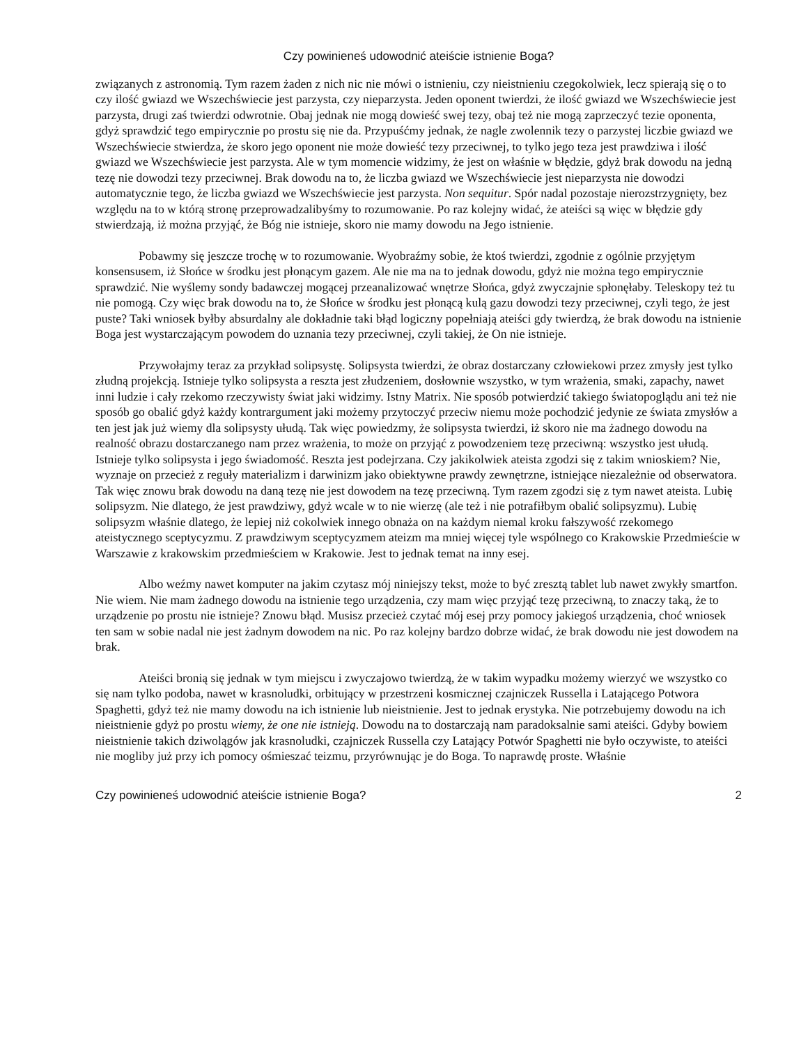Czy powinieneś udowodnić ateiście istnienie Boga?
związanych z astronomią. Tym razem żaden z nich nic nie mówi o istnieniu, czy nieistnieniu czegokolwiek, lecz spierają się o to czy ilość gwiazd we Wszechświecie jest parzysta, czy nieparzysta. Jeden oponent twierdzi, że ilość gwiazd we Wszechświecie jest parzysta, drugi zaś twierdzi odwrotnie. Obaj jednak nie mogą dowieść swej tezy, obaj też nie mogą zaprzeczyć tezie oponenta, gdyż sprawdzić tego empirycznie po prostu się nie da. Przypuśćmy jednak, że nagle zwolennik tezy o parzystej liczbie gwiazd we Wszechświecie stwierdza, że skoro jego oponent nie może dowieść tezy przeciwnej, to tylko jego teza jest prawdziwa i ilość gwiazd we Wszechświecie jest parzysta. Ale w tym momencie widzimy, że jest on właśnie w błędzie, gdyż brak dowodu na jedną tezę nie dowodzi tezy przeciwnej. Brak dowodu na to, że liczba gwiazd we Wszechświecie jest nieparzysta nie dowodzi automatycznie tego, że liczba gwiazd we Wszechświecie jest parzysta. Non sequitur. Spór nadal pozostaje nierozstrzygnięty, bez względu na to w którą stronę przeprowadzalibyśmy to rozumowanie. Po raz kolejny widać, że ateiści są więc w błędzie gdy stwierdzają, iż można przyjąć, że Bóg nie istnieje, skoro nie mamy dowodu na Jego istnienie.
Pobawmy się jeszcze trochę w to rozumowanie. Wyobraźmy sobie, że ktoś twierdzi, zgodnie z ogólnie przyjętym konsensusem, iż Słońce w środku jest płonącym gazem. Ale nie ma na to jednak dowodu, gdyż nie można tego empirycznie sprawdzić. Nie wyślemy sondy badawczej mogącej przeanalizować wnętrze Słońca, gdyż zwyczajnie spłonęłaby. Teleskopy też tu nie pomogą. Czy więc brak dowodu na to, że Słońce w środku jest płonącą kulą gazu dowodzi tezy przeciwnej, czyli tego, że jest puste? Taki wniosek byłby absurdalny ale dokładnie taki błąd logiczny popełniają ateiści gdy twierdzą, że brak dowodu na istnienie Boga jest wystarczającym powodem do uznania tezy przeciwnej, czyli takiej, że On nie istnieje.
Przywołajmy teraz za przykład solipsystę. Solipsysta twierdzi, że obraz dostarczany człowiekowi przez zmysły jest tylko złudną projekcją. Istnieje tylko solipsysta a reszta jest złudzeniem, dosłownie wszystko, w tym wrażenia, smaki, zapachy, nawet inni ludzie i cały rzekomo rzeczywisty świat jaki widzimy. Istny Matrix. Nie sposób potwierdzić takiego światopoglądu ani też nie sposób go obalić gdyż każdy kontrargument jaki możemy przytoczyć przeciw niemu może pochodzić jedynie ze świata zmysłów a ten jest jak już wiemy dla solipsysty ułudą. Tak więc powiedzmy, że solipsysta twierdzi, iż skoro nie ma żadnego dowodu na realność obrazu dostarczanego nam przez wrażenia, to może on przyjąć z powodzeniem tezę przeciwną: wszystko jest ułudą. Istnieje tylko solipsysta i jego świadomość. Reszta jest podejrzana. Czy jakikolwiek ateista zgodzi się z takim wnioskiem? Nie, wyznaje on przecież z reguły materializm i darwinizm jako obiektywne prawdy zewnętrzne, istniejące niezależnie od obserwatora. Tak więc znowu brak dowodu na daną tezę nie jest dowodem na tezę przeciwną. Tym razem zgodzi się z tym nawet ateista. Lubię solipsyzm. Nie dlatego, że jest prawdziwy, gdyż wcale w to nie wierzę (ale też i nie potrafiłbym obalić solipsyzmu). Lubię solipsyzm właśnie dlatego, że lepiej niż cokolwiek innego obnaża on na każdym niemal kroku fałszywość rzekomego ateistycznego sceptycyzmu. Z prawdziwym sceptycyzmem ateizm ma mniej więcej tyle wspólnego co Krakowskie Przedmieście w Warszawie z krakowskim przedmieściem w Krakowie. Jest to jednak temat na inny esej.
Albo weźmy nawet komputer na jakim czytasz mój niniejszy tekst, może to być zresztą tablet lub nawet zwykły smartfon. Nie wiem. Nie mam żadnego dowodu na istnienie tego urządzenia, czy mam więc przyjąć tezę przeciwną, to znaczy taką, że to urządzenie po prostu nie istnieje? Znowu błąd. Musisz przecież czytać mój esej przy pomocy jakiegoś urządzenia, choć wniosek ten sam w sobie nadal nie jest żadnym dowodem na nic. Po raz kolejny bardzo dobrze widać, że brak dowodu nie jest dowodem na brak.
Ateiści bronią się jednak w tym miejscu i zwyczajowo twierdzą, że w takim wypadku możemy wierzyć we wszystko co się nam tylko podoba, nawet w krasnoludki, orbitujący w przestrzeni kosmicznej czajniczek Russella i Latającego Potwora Spaghetti, gdyż też nie mamy dowodu na ich istnienie lub nieistnienie. Jest to jednak erystyka. Nie potrzebujemy dowodu na ich nieistnienie gdyż po prostu wiemy, że one nie istnieją. Dowodu na to dostarczają nam paradoksalnie sami ateiści. Gdyby bowiem nieistnienie takich dziwolągów jak krasnoludki, czajniczek Russella czy Latający Potwór Spaghetti nie było oczywiste, to ateiści nie mogliby już przy ich pomocy ośmieszać teizmu, przyrównując je do Boga. To naprawdę proste. Właśnie
Czy powinieneś udowodnić ateiście istnienie Boga? 2